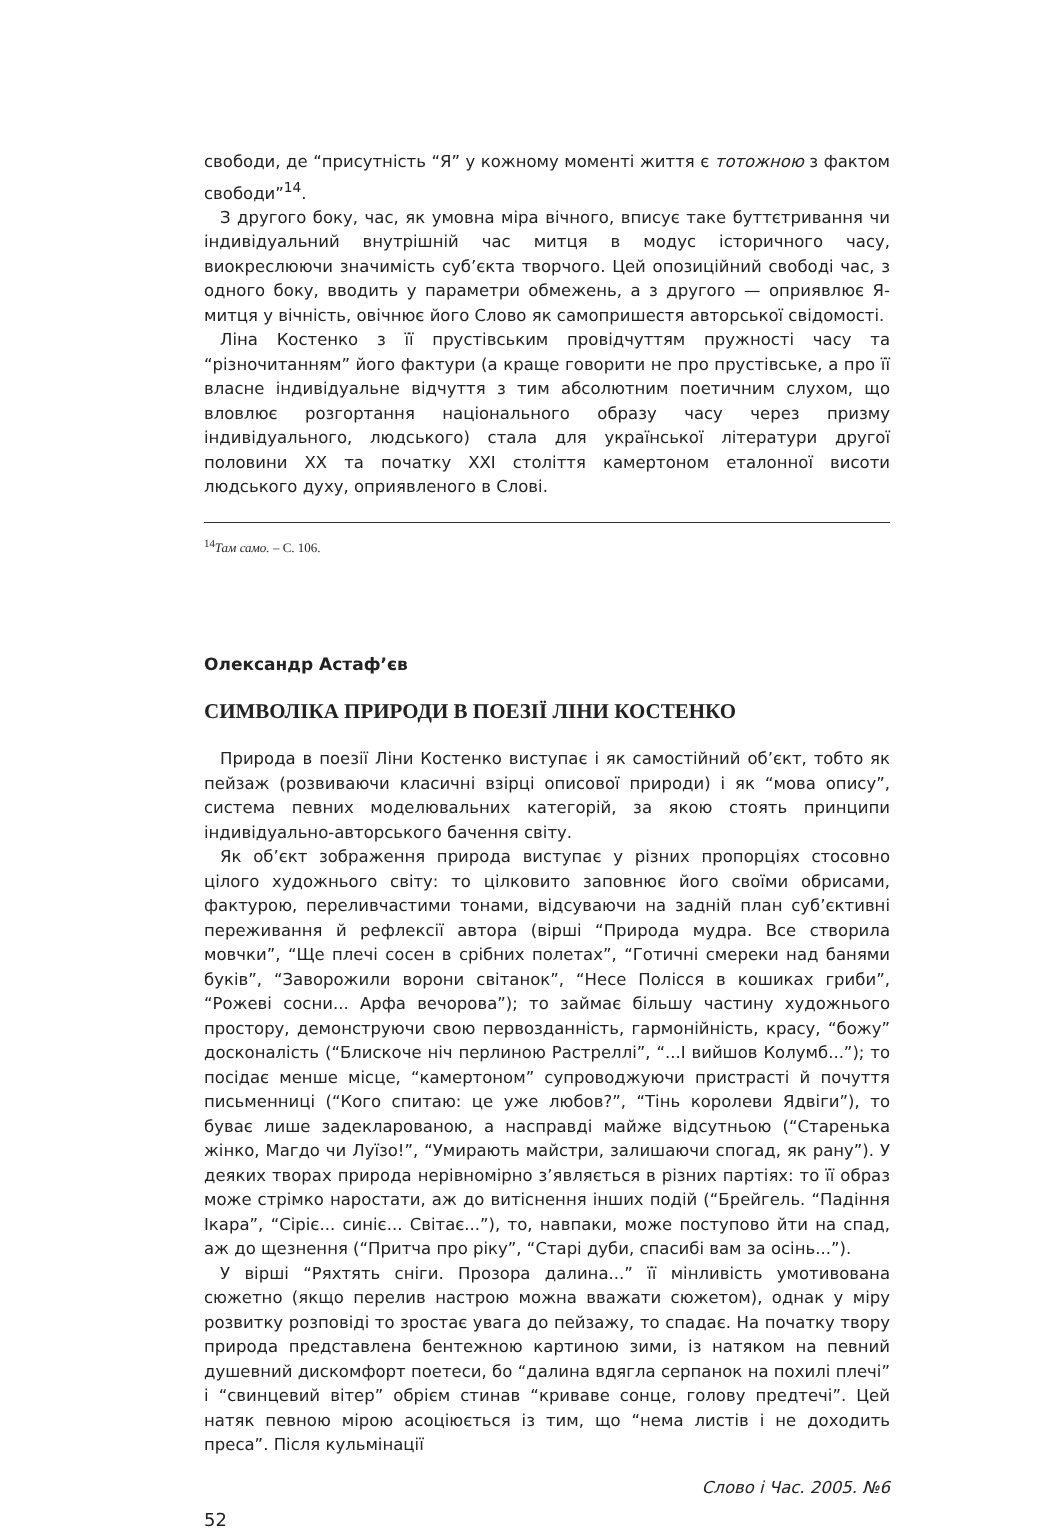свободи, де “присутність “Я” у кожному моменті життя є тотожною з фактом свободи”<sup>14</sup>.
З другого боку, час, як умовна міра вічного, вписує таке буттєтривання чи індивідуальний внутрішній час митця в модус історичного часу, виокреслюючи значимість суб’єкта творчого. Цей опозиційний свободі час, з одного боку, вводить у параметри обмежень, а з другого — оприявлює Я-митця у вічність, овічнює його Слово як самопришестя авторської свідомості.
Ліна Костенко з її прустівським провідчуттям пружності часу та “різночитанням” його фактури (а краще говорити не про прустівське, а про її власне індивідуальне відчуття з тим абсолютним поетичним слухом, що вловлює розгортання національного образу часу через призму індивідуального, людського) стала для української літератури другої половини XX та початку XXI століття камертоном еталонної висоти людського духу, оприявленого в Слові.
<sup>14</sup> Там само. – С. 106.
Олександр Астаф’єв
СИМВОЛІКА ПРИРОДИ В ПОЕЗІЇ ЛІНИ КОСТЕНКО
Природа в поезії Ліни Костенко виступає і як самостійний об’єкт, тобто як пейзаж (розвиваючи класичні взірці описової природи) і як “мова опису”, система певних моделювальних категорій, за якою стоять принципи індивідуально-авторського бачення світу.
Як об’єкт зображення природа виступає у різних пропорціях стосовно цілого художнього світу: то цілковито заповнює його своїми обрисами, фактурою, переливчастими тонами, відсуваючи на задній план суб’єктивні переживання й рефлексії автора (вірші “Природа мудра. Все створила мовчки”, “Ще плечі сосен в срібних полетах”, “Готичні смереки над банями буків”, “Заворожили ворони світанок”, “Несе Полісся в кошиках гриби”, “Рожеві сосни... Арфа вечорова”); то займає більшу частину художнього простору, демонструючи свою первозданність, гармонійність, красу, “божу” досконалість (“Блискоче ніч перлиною Растреллі”, “...І вийшов Колумб...”); то посідає менше місце, “камертоном” супроводжуючи пристрасті й почуття письменниці (“Кого спитаю: це уже любов?”, “Тінь королеви Ядвіги”), то буває лише задекларованою, а насправді майже відсутньою (“Старенька жінко, Магдо чи Луїзо!”, “Умирають майстри, залишаючи спогад, як рану”). У деяких творах природа нерівномірно з’являється в різних партіях: то її образ може стрімко наростати, аж до витіснення інших подій (“Брейгель. “Падіння Ікара”, “Сіріє... синіє... Світає...”), то, навпаки, може поступово йти на спад, аж до щезнення (“Притча про ріку”, “Старі дуби, спасибі вам за осінь...”).
У вірші “Ряхтять сніги. Прозора далина...” її мінливість умотивована сюжетно (якщо перелив настрою можна вважати сюжетом), однак у міру розвитку розповіді то зростає увага до пейзажу, то спадає. На початку твору природа представлена бентежною картиною зими, із натяком на певний душевний дискомфорт поетеси, бо “далина вдягла серпанок на похилі плечі” і “свинцевий вітер” обрієм стинав “криваве сонце, голову предтечі”. Цей натяк певною мірою асоціюється із тим, що “нема листів і не доходить преса”. Після кульмінації
Слово і Час. 2005. №6
52